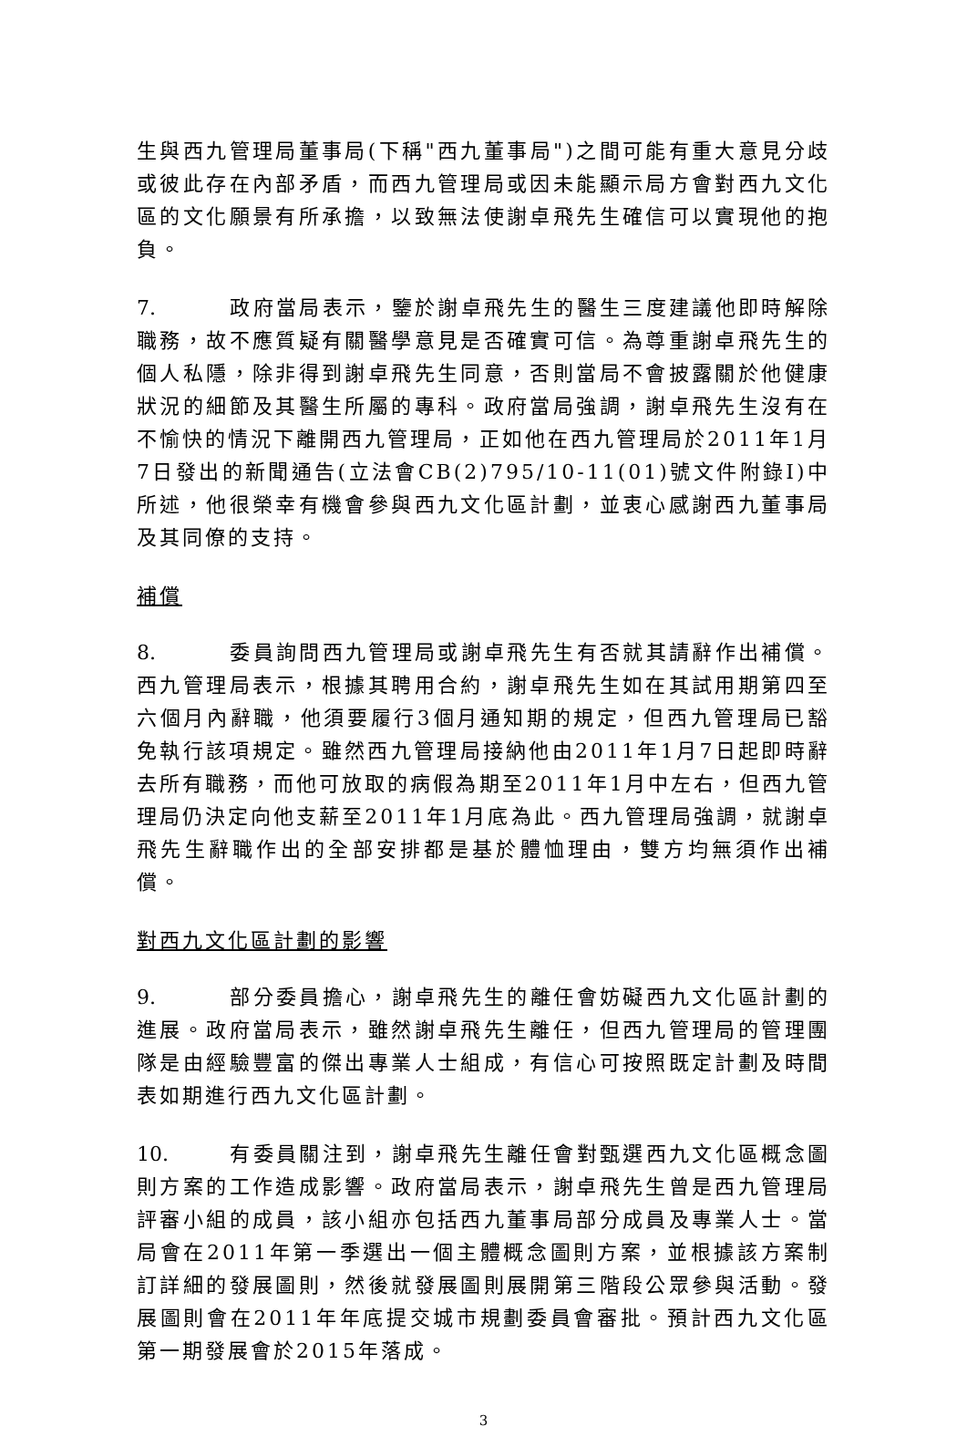生與西九管理局董事局(下稱"西九董事局")之間可能有重大意見分歧或彼此存在內部矛盾，而西九管理局或因未能顯示局方會對西九文化區的文化願景有所承擔，以致無法使謝卓飛先生確信可以實現他的抱負。
7. 政府當局表示，鑒於謝卓飛先生的醫生三度建議他即時解除職務，故不應質疑有關醫學意見是否確實可信。為尊重謝卓飛先生的個人私隱，除非得到謝卓飛先生同意，否則當局不會披露關於他健康狀況的細節及其醫生所屬的專科。政府當局強調，謝卓飛先生沒有在不愉快的情況下離開西九管理局，正如他在西九管理局於2011年1月7日發出的新聞通告(立法會CB(2)795/10-11(01)號文件附錄I)中所述，他很榮幸有機會參與西九文化區計劃，並衷心感謝西九董事局及其同僚的支持。
補償
8. 委員詢問西九管理局或謝卓飛先生有否就其請辭作出補償。西九管理局表示，根據其聘用合約，謝卓飛先生如在其試用期第四至六個月內辭職，他須要履行3個月通知期的規定，但西九管理局已豁免執行該項規定。雖然西九管理局接納他由2011年1月7日起即時辭去所有職務，而他可放取的病假為期至2011年1月中左右，但西九管理局仍決定向他支薪至2011年1月底為此。西九管理局強調，就謝卓飛先生辭職作出的全部安排都是基於體恤理由，雙方均無須作出補償。
對西九文化區計劃的影響
9. 部分委員擔心，謝卓飛先生的離任會妨礙西九文化區計劃的進展。政府當局表示，雖然謝卓飛先生離任，但西九管理局的管理團隊是由經驗豐富的傑出專業人士組成，有信心可按照既定計劃及時間表如期進行西九文化區計劃。
10. 有委員關注到，謝卓飛先生離任會對甄選西九文化區概念圖則方案的工作造成影響。政府當局表示，謝卓飛先生曾是西九管理局評審小組的成員，該小組亦包括西九董事局部分成員及專業人士。當局會在2011年第一季選出一個主體概念圖則方案，並根據該方案制訂詳細的發展圖則，然後就發展圖則展開第三階段公眾參與活動。發展圖則會在2011年年底提交城市規劃委員會審批。預計西九文化區第一期發展會於2015年落成。
3